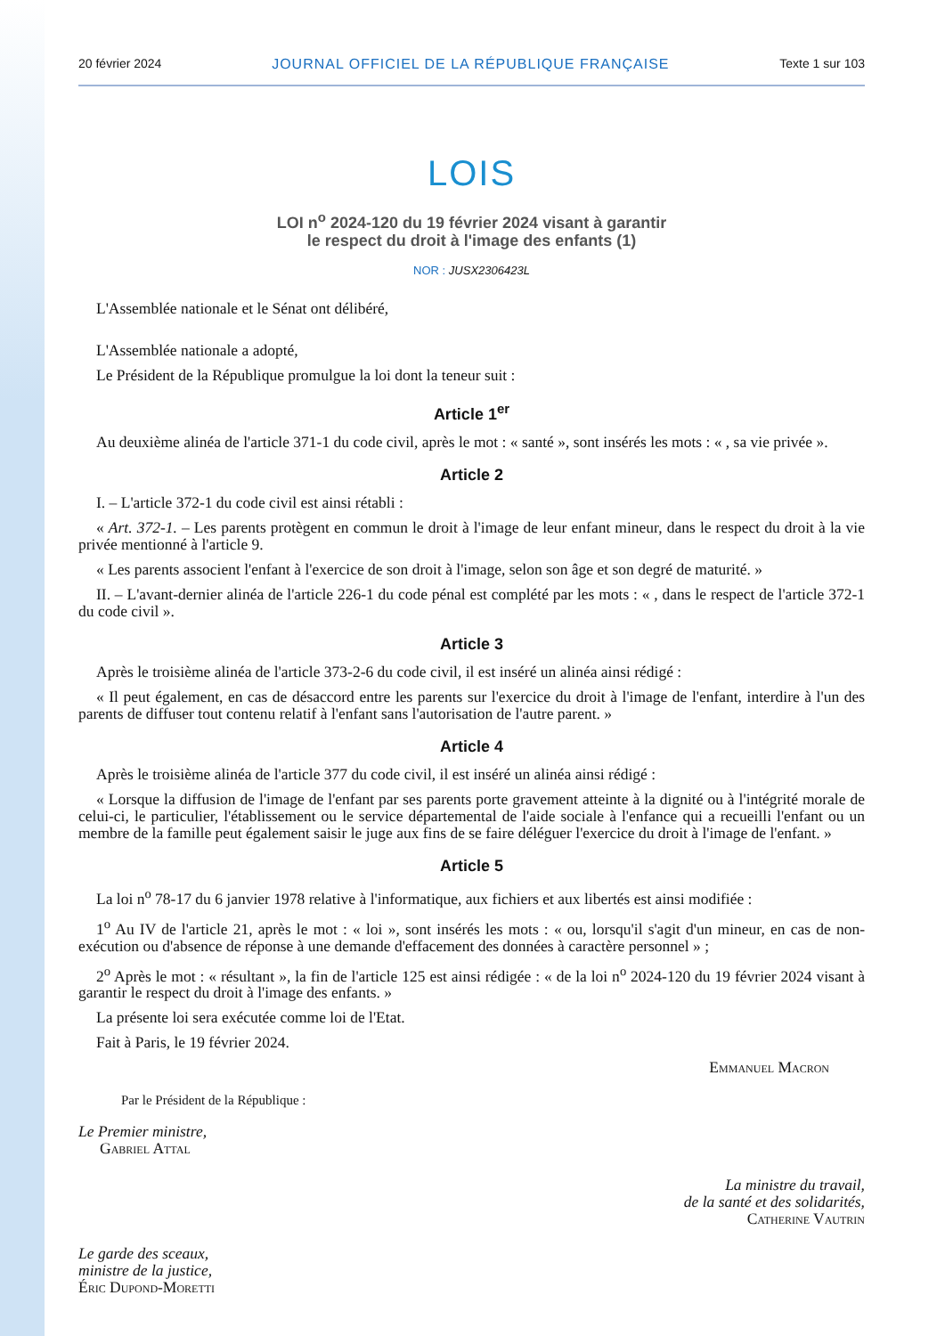20 février 2024 JOURNAL OFFICIEL DE LA RÉPUBLIQUE FRANÇAISE Texte 1 sur 103
LOIS
LOI n<sup>o</sup> 2024-120 du 19 février 2024 visant à garantir
le respect du droit à l'image des enfants (1)
NOR : JUSX2306423L
L'Assemblée nationale et le Sénat ont délibéré,
L'Assemblée nationale a adopté,
Le Président de la République promulgue la loi dont la teneur suit :
Article 1<sup>er</sup>
Au deuxième alinéa de l'article 371-1 du code civil, après le mot : « santé », sont insérés les mots : « , sa vie privée ».
Article 2
I. – L'article 372-1 du code civil est ainsi rétabli :
« Art. 372-1. – Les parents protègent en commun le droit à l'image de leur enfant mineur, dans le respect du droit à la vie privée mentionné à l'article 9.
« Les parents associent l'enfant à l'exercice de son droit à l'image, selon son âge et son degré de maturité. »
II. – L'avant-dernier alinéa de l'article 226-1 du code pénal est complété par les mots : « , dans le respect de l'article 372-1 du code civil ».
Article 3
Après le troisième alinéa de l'article 373-2-6 du code civil, il est inséré un alinéa ainsi rédigé :
« Il peut également, en cas de désaccord entre les parents sur l'exercice du droit à l'image de l'enfant, interdire à l'un des parents de diffuser tout contenu relatif à l'enfant sans l'autorisation de l'autre parent. »
Article 4
Après le troisième alinéa de l'article 377 du code civil, il est inséré un alinéa ainsi rédigé :
« Lorsque la diffusion de l'image de l'enfant par ses parents porte gravement atteinte à la dignité ou à l'intégrité morale de celui-ci, le particulier, l'établissement ou le service départemental de l'aide sociale à l'enfance qui a recueilli l'enfant ou un membre de la famille peut également saisir le juge aux fins de se faire déléguer l'exercice du droit à l'image de l'enfant. »
Article 5
La loi n<sup>o</sup> 78-17 du 6 janvier 1978 relative à l'informatique, aux fichiers et aux libertés est ainsi modifiée :
1<sup>o</sup> Au IV de l'article 21, après le mot : « loi », sont insérés les mots : « ou, lorsqu'il s'agit d'un mineur, en cas de non-exécution ou d'absence de réponse à une demande d'effacement des données à caractère personnel » ;
2<sup>o</sup> Après le mot : « résultant », la fin de l'article 125 est ainsi rédigée : « de la loi n<sup>o</sup> 2024-120 du 19 février 2024 visant à garantir le respect du droit à l'image des enfants. »
La présente loi sera exécutée comme loi de l'Etat.
Fait à Paris, le 19 février 2024.
Emmanuel Macron
Par le Président de la République :
Le Premier ministre,
Gabriel Attal
La ministre du travail,
de la santé et des solidarités,
Catherine Vautrin
Le garde des sceaux,
ministre de la justice,
Éric Dupond-Moretti